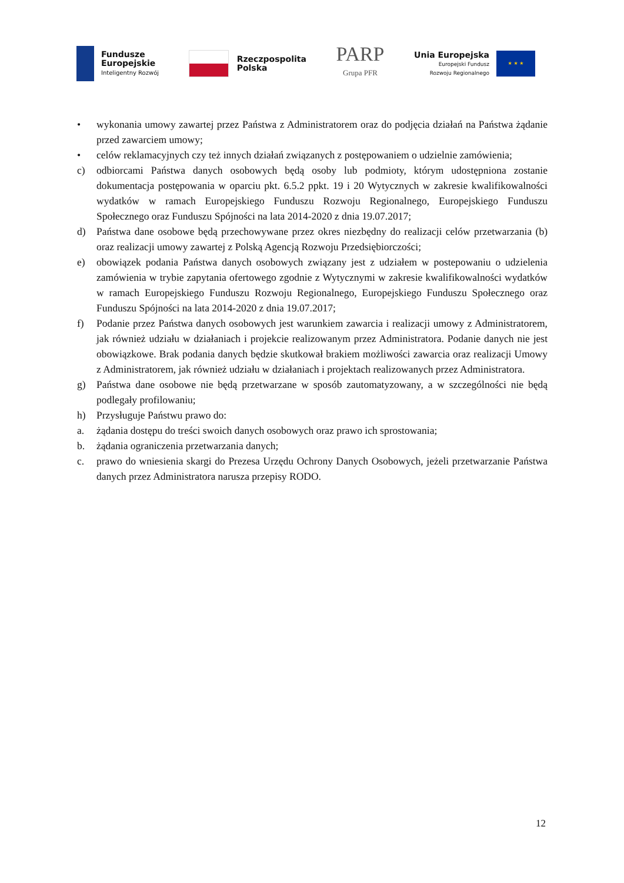Fundusze
Europejskie
Inteligentny Rozwój
Rzeczpospolita
Polska
PARP
Grupa PFR
Unia Europejska
Europejski Fundusz
Rozwoju Regionalnego
★ ★ ★
• wykonania umowy zawartej przez Państwa z Administratorem oraz do podjęcia działań na Państwa żądanie przed zawarciem umowy;
• celów reklamacyjnych czy też innych działań związanych z postępowaniem o udzielnie zamówienia;
c) odbiorcami Państwa danych osobowych będą osoby lub podmioty, którym udostępniona zostanie dokumentacja postępowania w oparciu pkt. 6.5.2 ppkt. 19 i 20 Wytycznych w zakresie kwalifikowalności wydatków w ramach Europejskiego Funduszu Rozwoju Regionalnego, Europejskiego Funduszu Społecznego oraz Funduszu Spójności na lata 2014-2020 z dnia 19.07.2017;
d) Państwa dane osobowe będą przechowywane przez okres niezbędny do realizacji celów przetwarzania (b) oraz realizacji umowy zawartej z Polską Agencją Rozwoju Przedsiębiorczości;
e) obowiązek podania Państwa danych osobowych związany jest z udziałem w postepowaniu o udzielenia zamówienia w trybie zapytania ofertowego zgodnie z Wytycznymi w zakresie kwalifikowalności wydatków w ramach Europejskiego Funduszu Rozwoju Regionalnego, Europejskiego Funduszu Społecznego oraz Funduszu Spójności na lata 2014-2020 z dnia 19.07.2017;
f) Podanie przez Państwa danych osobowych jest warunkiem zawarcia i realizacji umowy z Administratorem, jak również udziału w działaniach i projekcie realizowanym przez Administratora. Podanie danych nie jest obowiązkowe. Brak podania danych będzie skutkował brakiem możliwości zawarcia oraz realizacji Umowy z Administratorem, jak również udziału w działaniach i projektach realizowanych przez Administratora.
g) Państwa dane osobowe nie będą przetwarzane w sposób zautomatyzowany, a w szczególności nie będą podlegały profilowaniu;
h) Przysługuje Państwu prawo do:
a. żądania dostępu do treści swoich danych osobowych oraz prawo ich sprostowania;
b. żądania ograniczenia przetwarzania danych;
c. prawo do wniesienia skargi do Prezesa Urzędu Ochrony Danych Osobowych, jeżeli przetwarzanie Państwa danych przez Administratora narusza przepisy RODO.
12